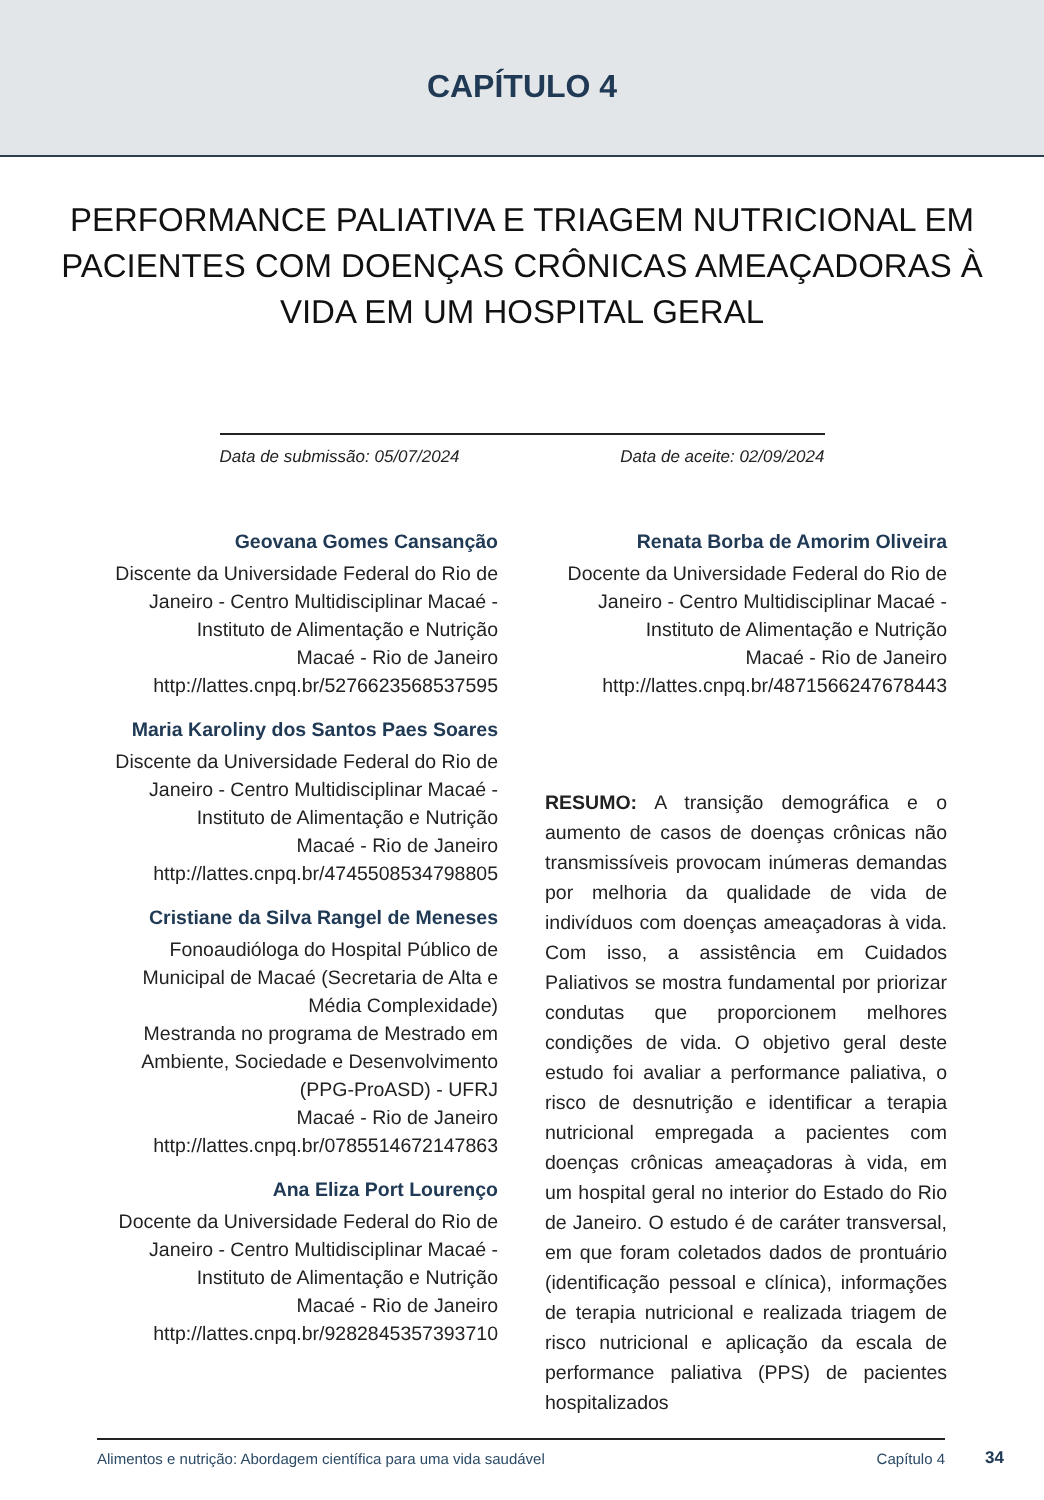CAPÍTULO 4
PERFORMANCE PALIATIVA E TRIAGEM NUTRICIONAL EM PACIENTES COM DOENÇAS CRÔNICAS AMEAÇADORAS À VIDA EM UM HOSPITAL GERAL
Data de submissão: 05/07/2024 Data de aceite: 02/09/2024
Geovana Gomes Cansanção
Discente da Universidade Federal do Rio de Janeiro - Centro Multidisciplinar Macaé - Instituto de Alimentação e Nutrição
Macaé - Rio de Janeiro
http://lattes.cnpq.br/5276623568537595
Maria Karoliny dos Santos Paes Soares
Discente da Universidade Federal do Rio de Janeiro - Centro Multidisciplinar Macaé - Instituto de Alimentação e Nutrição
Macaé - Rio de Janeiro
http://lattes.cnpq.br/4745508534798805
Cristiane da Silva Rangel de Meneses
Fonoaudióloga do Hospital Público de Municipal de Macaé (Secretaria de Alta e Média Complexidade)
Mestranda no programa de Mestrado em Ambiente, Sociedade e Desenvolvimento (PPG-ProASD) - UFRJ
Macaé - Rio de Janeiro
http://lattes.cnpq.br/0785514672147863
Ana Eliza Port Lourenço
Docente da Universidade Federal do Rio de Janeiro - Centro Multidisciplinar Macaé - Instituto de Alimentação e Nutrição
Macaé - Rio de Janeiro
http://lattes.cnpq.br/9282845357393710
Renata Borba de Amorim Oliveira
Docente da Universidade Federal do Rio de Janeiro - Centro Multidisciplinar Macaé - Instituto de Alimentação e Nutrição
Macaé - Rio de Janeiro
http://lattes.cnpq.br/4871566247678443
RESUMO: A transição demográfica e o aumento de casos de doenças crônicas não transmissíveis provocam inúmeras demandas por melhoria da qualidade de vida de indivíduos com doenças ameaçadoras à vida. Com isso, a assistência em Cuidados Paliativos se mostra fundamental por priorizar condutas que proporcionem melhores condições de vida. O objetivo geral deste estudo foi avaliar a performance paliativa, o risco de desnutrição e identificar a terapia nutricional empregada a pacientes com doenças crônicas ameaçadoras à vida, em um hospital geral no interior do Estado do Rio de Janeiro. O estudo é de caráter transversal, em que foram coletados dados de prontuário (identificação pessoal e clínica), informações de terapia nutricional e realizada triagem de risco nutricional e aplicação da escala de performance paliativa (PPS) de pacientes hospitalizados
Alimentos e nutrição: Abordagem científica para uma vida saudável Capítulo 4
34